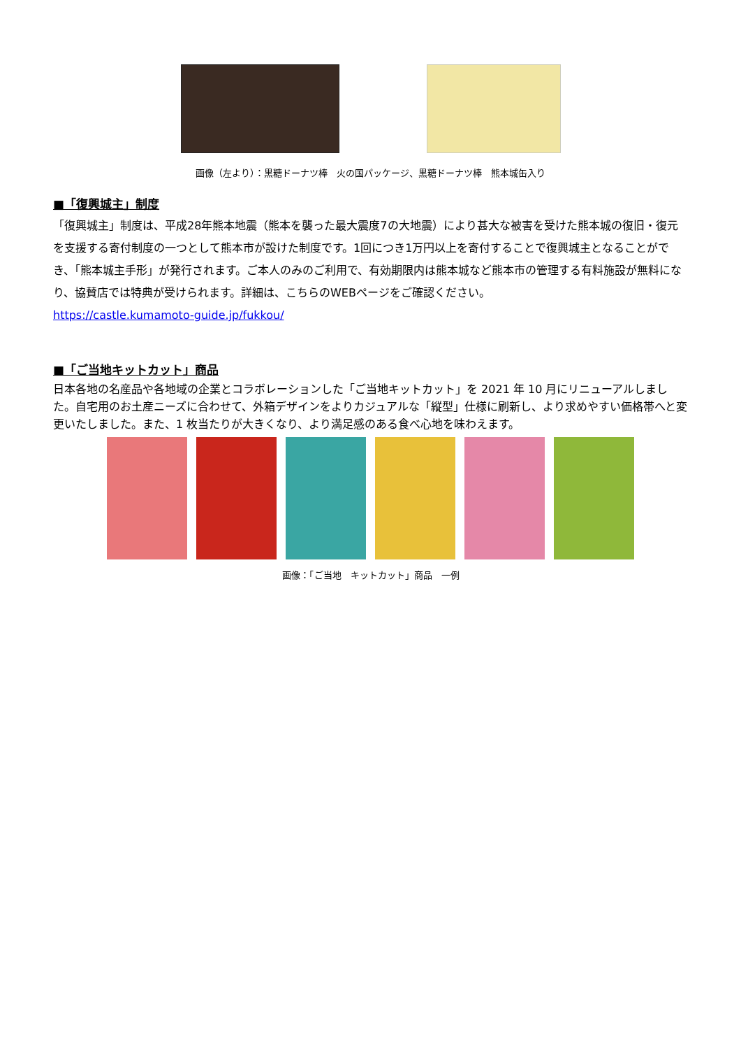画像（左より）：黒糖ドーナツ棒　火の国パッケージ、黒糖ドーナツ棒　熊本城缶入り
■「復興城主」制度
「復興城主」制度は、平成28年熊本地震（熊本を襲った最大震度7の大地震）により甚大な被害を受けた熊本城の復旧・復元を支援する寄付制度の一つとして熊本市が設けた制度です。1回につき1万円以上を寄付することで復興城主となることができ、「熊本城主手形」が発行されます。ご本人のみのご利用で、有効期限内は熊本城など熊本市の管理する有料施設が無料になり、協賛店では特典が受けられます。詳細は、こちらのWEBページをご確認ください。
https://castle.kumamoto-guide.jp/fukkou/
■「ご当地キットカット」商品
日本各地の名産品や各地域の企業とコラボレーションした「ご当地キットカット」を 2021 年 10 月にリニューアルしました。自宅用のお土産ニーズに合わせて、外箱デザインをよりカジュアルな「縦型」仕様に刷新し、より求めやすい価格帯へと変更いたしました。また、1 枚当たりが大きくなり、より満足感のある食べ心地を味わえます。
画像：「ご当地　キットカット」商品　一例